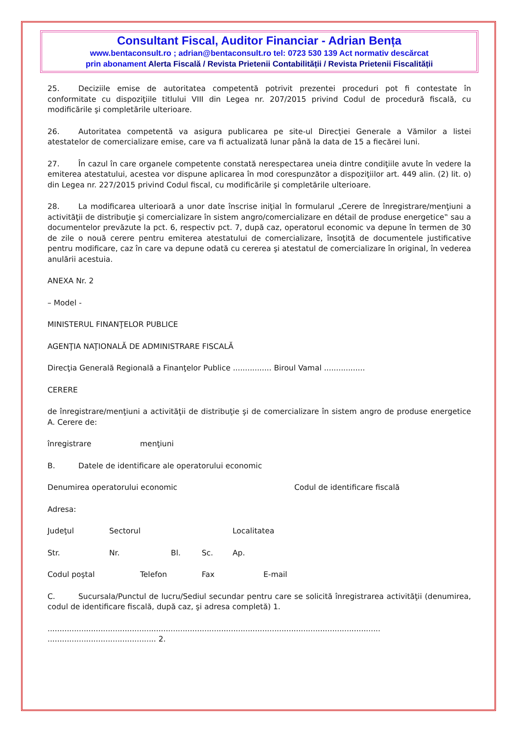Consultant Fiscal, Auditor Financiar - Adrian Bența
www.bentaconsult.ro ; adrian@bentaconsult.ro tel: 0723 530 139 Act normativ descărcat
prin abonament Alerta Fiscală / Revista Prietenii Contabilității / Revista Prietenii Fiscalității
25. Deciziile emise de autoritatea competentă potrivit prezentei proceduri pot fi contestate în conformitate cu dispoziţiile titlului VIII din Legea nr. 207/2015 privind Codul de procedură fiscală, cu modificările şi completările ulterioare.
26. Autoritatea competentă va asigura publicarea pe site-ul Direcţiei Generale a Vămilor a listei atestatelor de comercializare emise, care va fi actualizată lunar până la data de 15 a fiecărei luni.
27. În cazul în care organele competente constată nerespectarea uneia dintre condiţiile avute în vedere la emiterea atestatului, acestea vor dispune aplicarea în mod corespunzător a dispoziţiilor art. 449 alin. (2) lit. o) din Legea nr. 227/2015 privind Codul fiscal, cu modificările şi completările ulterioare.
28. La modificarea ulterioară a unor date înscrise iniţial în formularul „Cerere de înregistrare/menţiuni a activităţii de distribuţie şi comercializare în sistem angro/comercializare en détail de produse energetice‟ sau a documentelor prevăzute la pct. 6, respectiv pct. 7, după caz, operatorul economic va depune în termen de 30 de zile o nouă cerere pentru emiterea atestatului de comercializare, însoţită de documentele justificative pentru modificare, caz în care va depune odată cu cererea şi atestatul de comercializare în original, în vederea anulării acestuia.
ANEXA Nr. 2
– Model -
MINISTERUL FINANŢELOR PUBLICE
AGENŢIA NAŢIONALĂ DE ADMINISTRARE FISCALĂ
Direcţia Generală Regională a Finanţelor Publice ................ Biroul Vamal .................
CERERE
de înregistrare/menţiuni a activităţii de distribuţie şi de comercializare în sistem angro de produse energetice A. Cerere de:
înregistrare menţiuni
B. Datele de identificare ale operatorului economic
Denumirea operatorului economic Codul de identificare fiscală
Adresa:
Judeţul Sectorul Localitatea
Str. Nr. Bl. Sc. Ap.
Codul poştal Telefon Fax E-mail
C. Sucursala/Punctul de lucru/Sediul secundar pentru care se solicită înregistrarea activităţii (denumirea, codul de identificare fiscală, după caz, şi adresa completă) 1.
..........................................................................................................................................
............................................. 2.